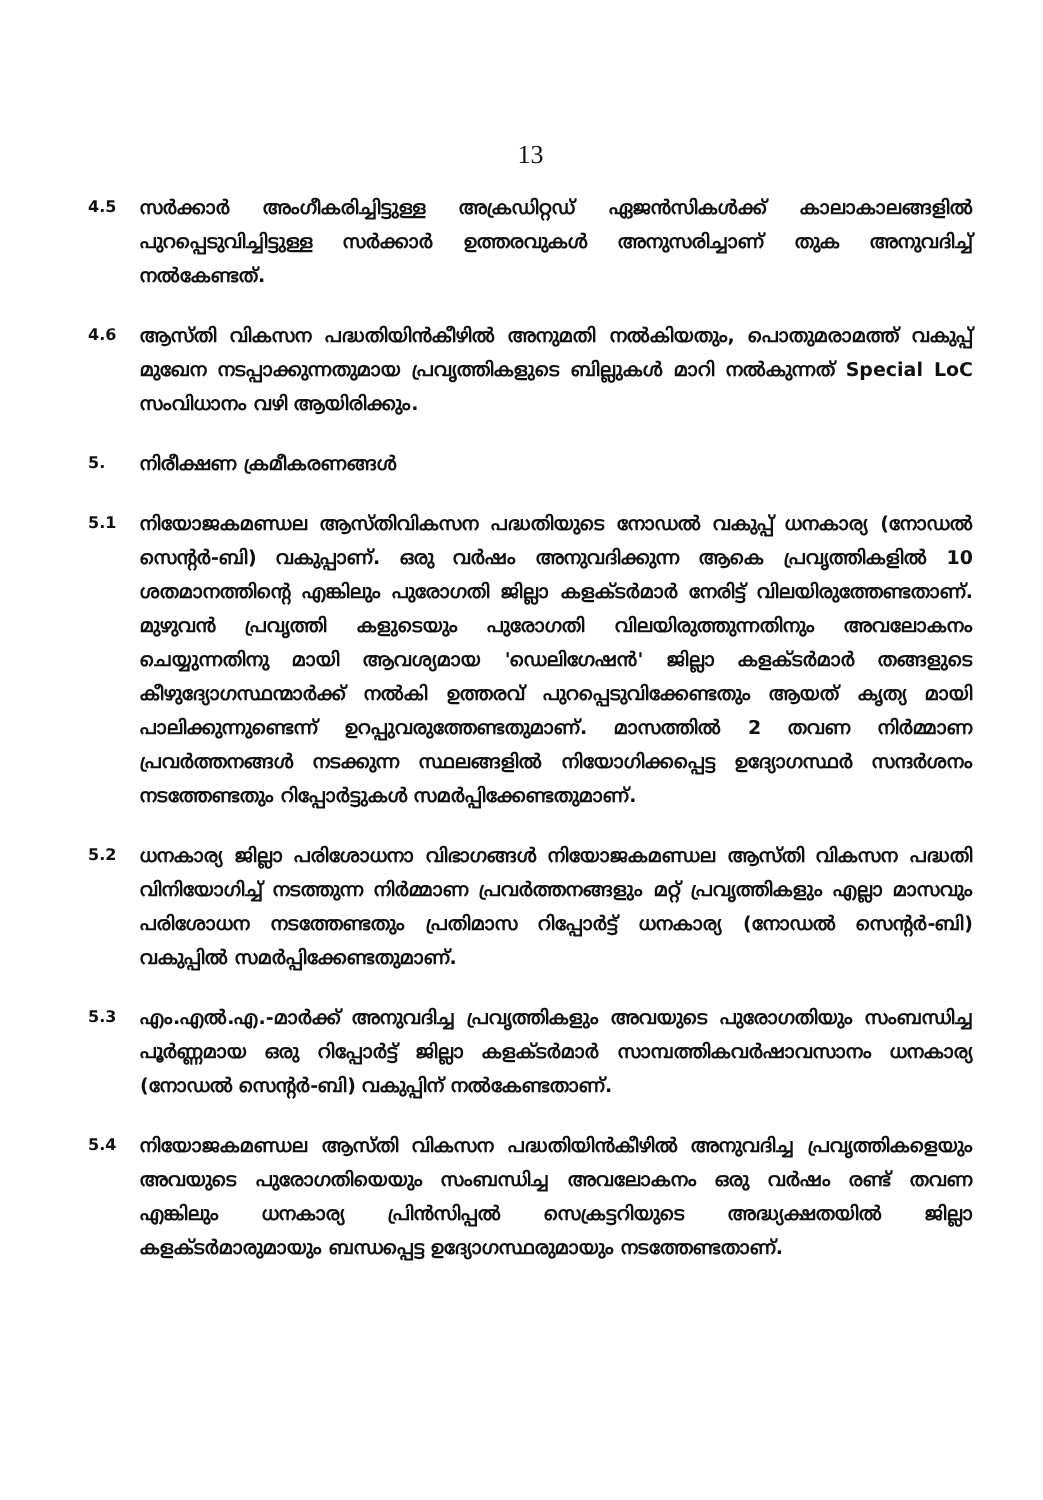13
4.5
സർക്കാർ അംഗീകരിച്ചിട്ടുള്ള അക്രഡിറ്റഡ് ഏജൻസികൾക്ക് കാലാകാലങ്ങളിൽ പുറപ്പെടുവിച്ചിട്ടുള്ള സർക്കാർ ഉത്തരവുകൾ അനുസരിച്ചാണ് തുക അനുവദിച്ച് നൽകേണ്ടത്.
4.6
ആസ്തി വികസന പദ്ധതിയിൻകീഴിൽ അനുമതി നൽകിയതും, പൊതുമരാമത്ത് വകുപ്പ് മുഖേന നടപ്പാക്കുന്നതുമായ പ്രവൃത്തികളുടെ ബില്ലുകൾ മാറി നൽകുന്നത് Special LoC സംവിധാനം വഴി ആയിരിക്കും.
5.
നിരീക്ഷണ ക്രമീകരണങ്ങൾ
5.1
നിയോജകമണ്ഡല ആസ്തിവികസന പദ്ധതിയുടെ നോഡൽ വകുപ്പ് ധനകാര്യ (നോഡൽ സെന്റർ-ബി) വകുപ്പാണ്. ഒരു വർഷം അനുവദിക്കുന്ന ആകെ പ്രവൃത്തികളിൽ 10 ശതമാനത്തിന്റെ എങ്കിലും പുരോഗതി ജില്ലാ കളക്ടർമാർ നേരിട്ട് വിലയിരുത്തേണ്ടതാണ്. മുഴുവൻ പ്രവൃത്തി കളുടെയും പുരോഗതി വിലയിരുത്തുന്നതിനും അവലോകനം ചെയ്യുന്നതിനു മായി ആവശ്യമായ 'ഡെലിഗേഷൻ' ജില്ലാ കളക്ടർമാർ തങ്ങളുടെ കീഴുദ്യോഗസ്ഥന്മാർക്ക് നൽകി ഉത്തരവ് പുറപ്പെടുവിക്കേണ്ടതും ആയത് കൃത്യ മായി പാലിക്കുന്നുണ്ടെന്ന് ഉറപ്പുവരുത്തേണ്ടതുമാണ്. മാസത്തിൽ 2 തവണ നിർമ്മാണ പ്രവർത്തനങ്ങൾ നടക്കുന്ന സ്ഥലങ്ങളിൽ നിയോഗിക്കപ്പെട്ട ഉദ്യോഗസ്ഥർ സന്ദർശനം നടത്തേണ്ടതും റിപ്പോർട്ടുകൾ സമർപ്പിക്കേണ്ടതുമാണ്.
5.2
ധനകാര്യ ജില്ലാ പരിശോധനാ വിഭാഗങ്ങൾ നിയോജകമണ്ഡല ആസ്തി വികസന പദ്ധതി വിനിയോഗിച്ച് നടത്തുന്ന നിർമ്മാണ പ്രവർത്തനങ്ങളും മറ്റ് പ്രവൃത്തികളും എല്ലാ മാസവും പരിശോധന നടത്തേണ്ടതും പ്രതിമാസ റിപ്പോർട്ട് ധനകാര്യ (നോഡൽ സെന്റർ-ബി) വകുപ്പിൽ സമർപ്പിക്കേണ്ടതുമാണ്.
5.3
എം.എൽ.എ.-മാർക്ക് അനുവദിച്ച പ്രവൃത്തികളും അവയുടെ പുരോഗതിയും സംബന്ധിച്ച പൂർണ്ണമായ ഒരു റിപ്പോർട്ട് ജില്ലാ കളക്ടർമാർ സാമ്പത്തികവർഷാവസാനം ധനകാര്യ (നോഡൽ സെന്റർ-ബി) വകുപ്പിന് നൽകേണ്ടതാണ്.
5.4
നിയോജകമണ്ഡല ആസ്തി വികസന പദ്ധതിയിൻകീഴിൽ അനുവദിച്ച പ്രവൃത്തികളെയും അവയുടെ പുരോഗതിയെയും സംബന്ധിച്ച അവലോകനം ഒരു വർഷം രണ്ട് തവണ എങ്കിലും ധനകാര്യ പ്രിൻസിപ്പൽ സെക്രട്ടറിയുടെ അദ്ധ്യക്ഷതയിൽ ജില്ലാ കളക്ടർമാരുമായും ബന്ധപ്പെട്ട ഉദ്യോഗസ്ഥരുമായും നടത്തേണ്ടതാണ്.